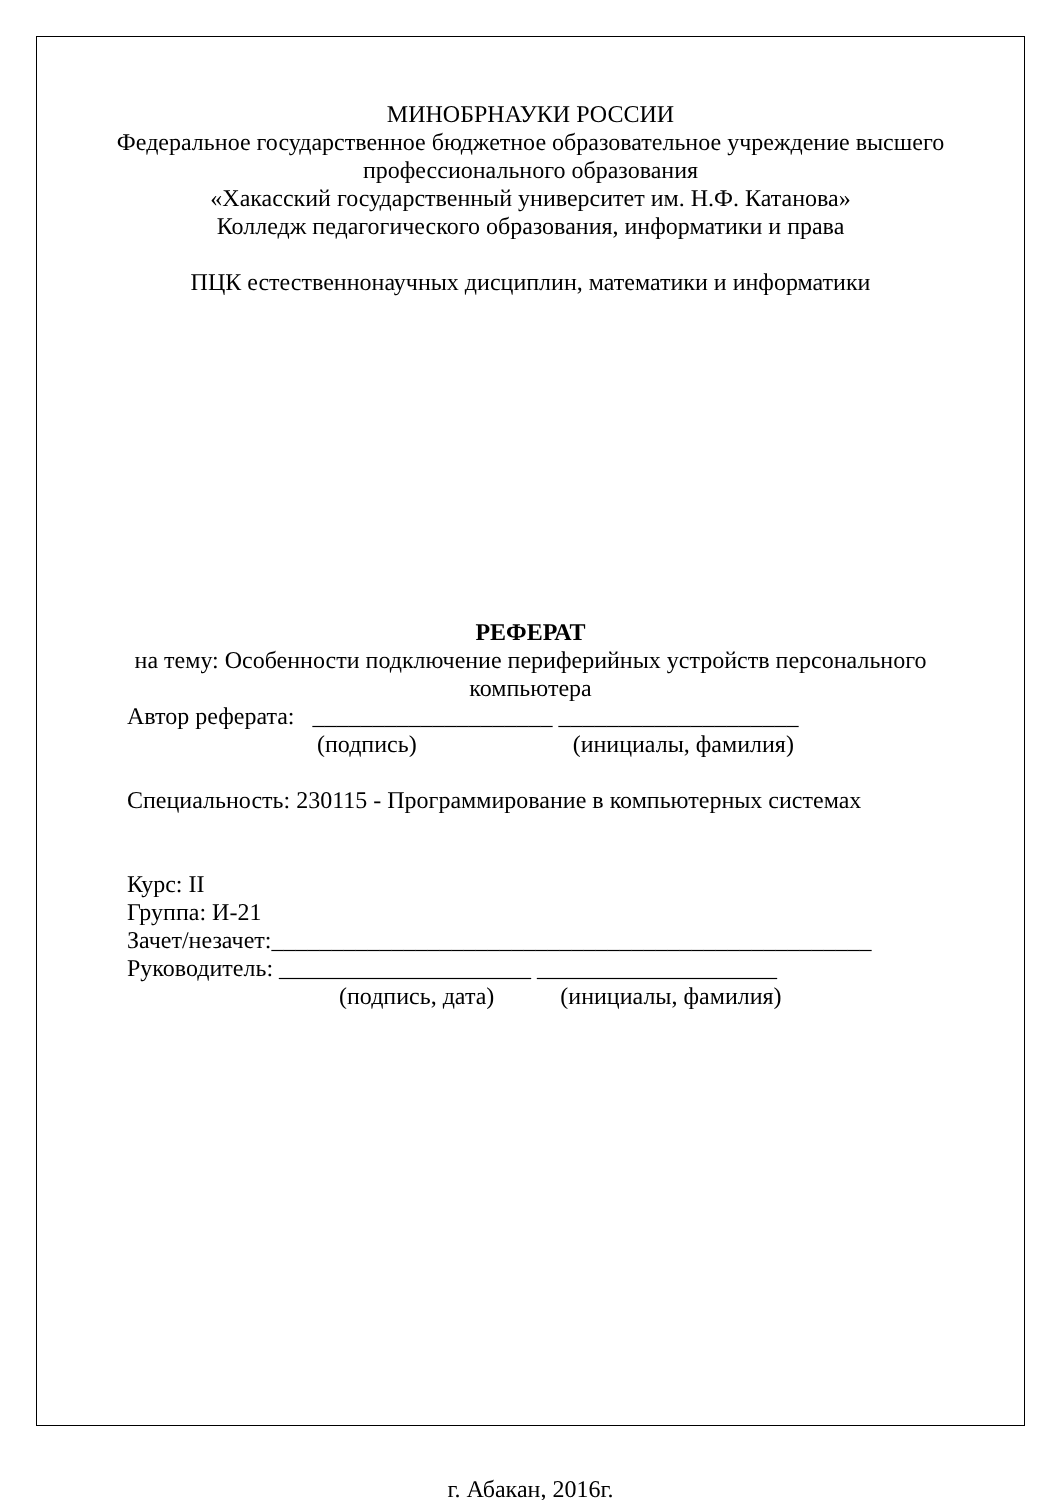МИНОБРНАУКИ РОССИИ
Федеральное государственное бюджетное образовательное учреждение высшего
профессионального образования
«Хакасский государственный университет им. Н.Ф. Катанова»
Колледж педагогического образования, информатики и права
ПЦК естественнонаучных дисциплин, математики и информатики
РЕФЕРАТ
на тему: Особенности подключение периферийных устройств персонального
компьютера
Автор реферата: ____________________ ____________________
(подпись) (инициалы, фамилия)
Специальность: 230115 - Программирование в компьютерных системах
Курс: II
Группа: И-21
Зачет/незачет:__________________________________________________
Руководитель: _____________________ ____________________
(подпись, дата) (инициалы, фамилия)
г. Абакан, 2016г.